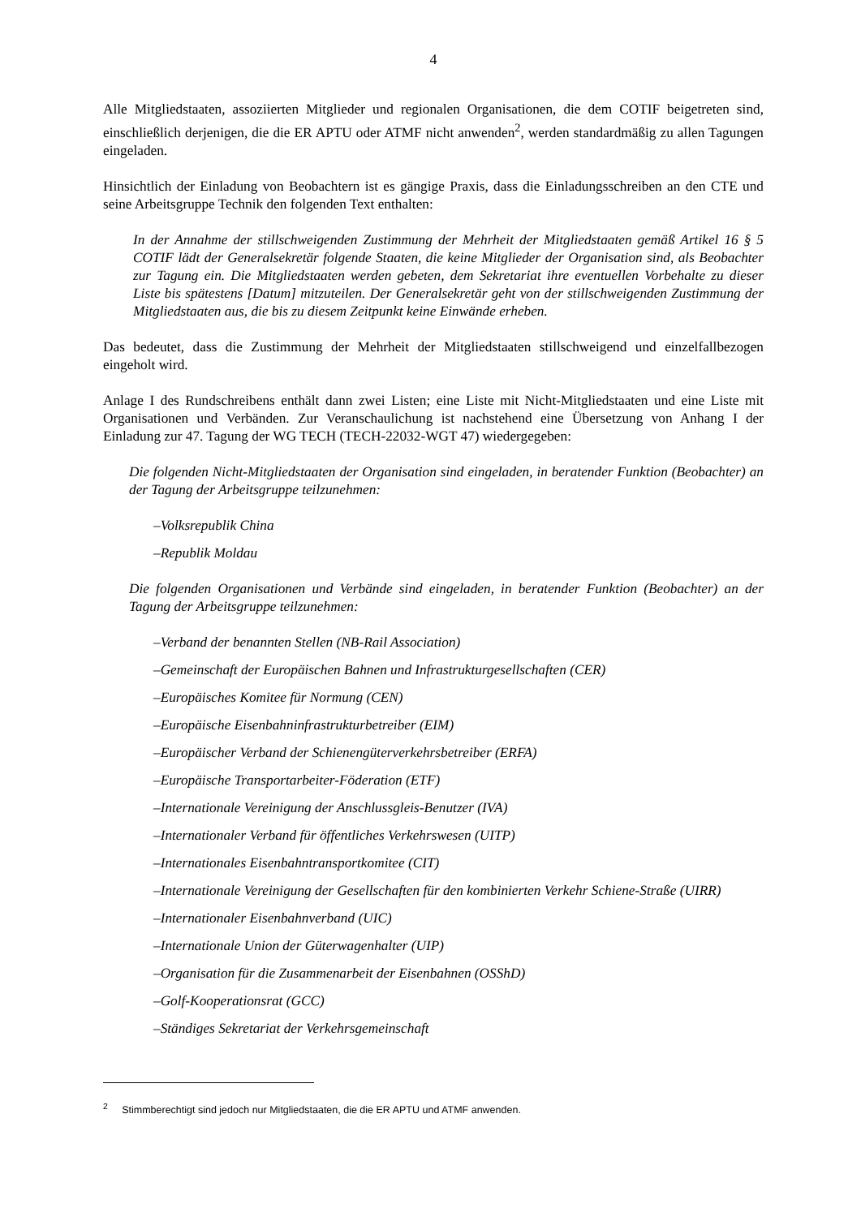4
Alle Mitgliedstaaten, assoziierten Mitglieder und regionalen Organisationen, die dem COTIF beigetreten sind, einschließlich derjenigen, die die ER APTU oder ATMF nicht anwenden<sup>2</sup>, werden standardmäßig zu allen Tagungen eingeladen.
Hinsichtlich der Einladung von Beobachtern ist es gängige Praxis, dass die Einladungsschreiben an den CTE und seine Arbeitsgruppe Technik den folgenden Text enthalten:
In der Annahme der stillschweigenden Zustimmung der Mehrheit der Mitgliedstaaten gemäß Artikel 16 § 5 COTIF lädt der Generalsekretär folgende Staaten, die keine Mitglieder der Organisation sind, als Beobachter zur Tagung ein. Die Mitgliedstaaten werden gebeten, dem Sekretariat ihre eventuellen Vorbehalte zu dieser Liste bis spätestens [Datum] mitzuteilen. Der Generalsekretär geht von der stillschweigenden Zustimmung der Mitgliedstaaten aus, die bis zu diesem Zeitpunkt keine Einwände erheben.
Das bedeutet, dass die Zustimmung der Mehrheit der Mitgliedstaaten stillschweigend und einzelfallbezogen eingeholt wird.
Anlage I des Rundschreibens enthält dann zwei Listen; eine Liste mit Nicht-Mitgliedstaaten und eine Liste mit Organisationen und Verbänden. Zur Veranschaulichung ist nachstehend eine Übersetzung von Anhang I der Einladung zur 47. Tagung der WG TECH (TECH-22032-WGT 47) wiedergegeben:
Die folgenden Nicht-Mitgliedstaaten der Organisation sind eingeladen, in beratender Funktion (Beobachter) an der Tagung der Arbeitsgruppe teilzunehmen:
–Volksrepublik China
–Republik Moldau
Die folgenden Organisationen und Verbände sind eingeladen, in beratender Funktion (Beobachter) an der Tagung der Arbeitsgruppe teilzunehmen:
–Verband der benannten Stellen (NB-Rail Association)
–Gemeinschaft der Europäischen Bahnen und Infrastrukturgesellschaften (CER)
–Europäisches Komitee für Normung (CEN)
–Europäische Eisenbahninfrastrukturbetreiber (EIM)
–Europäischer Verband der Schienengüterverkehrsbetreiber (ERFA)
–Europäische Transportarbeiter-Föderation (ETF)
–Internationale Vereinigung der Anschlussgleis-Benutzer (IVA)
–Internationaler Verband für öffentliches Verkehrswesen (UITP)
–Internationales Eisenbahntransportkomitee (CIT)
–Internationale Vereinigung der Gesellschaften für den kombinierten Verkehr Schiene-Straße (UIRR)
–Internationaler Eisenbahnverband (UIC)
–Internationale Union der Güterwagenhalter (UIP)
–Organisation für die Zusammenarbeit der Eisenbahnen (OSShD)
–Golf-Kooperationsrat (GCC)
–Ständiges Sekretariat der Verkehrsgemeinschaft
<sup>2</sup> Stimmberechtigt sind jedoch nur Mitgliedstaaten, die die ER APTU und ATMF anwenden.